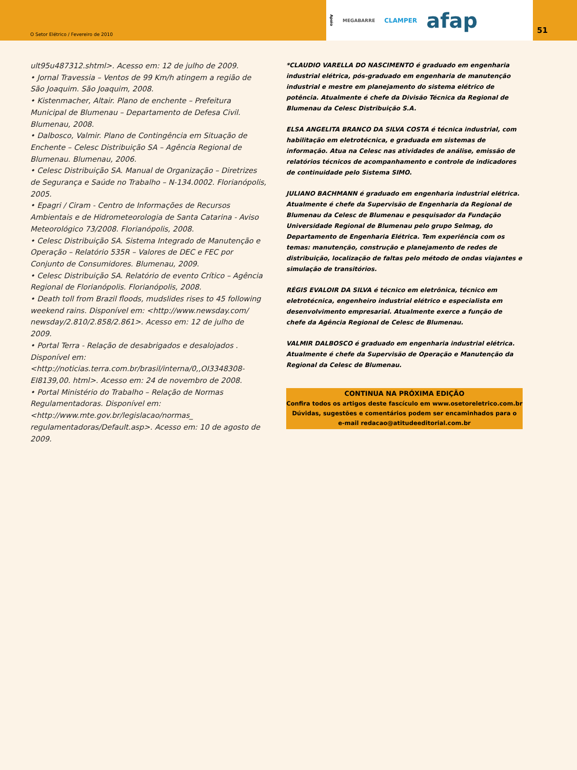O Setor Elétrico / Fevereiro de 2010
Apoio MEGABARRE CLAMPER afap
51
ult95u487312.shtml>. Acesso em: 12 de julho de 2009.
• Jornal Travessia – Ventos de 99 Km/h atingem a região de São Joaquim. São Joaquim, 2008.
• Kistenmacher, Altair. Plano de enchente – Prefeitura Municipal de Blumenau – Departamento de Defesa Civil. Blumenau, 2008.
• Dalbosco, Valmir. Plano de Contingência em Situação de Enchente – Celesc Distribuição SA – Agência Regional de Blumenau. Blumenau, 2006.
• Celesc Distribuição SA. Manual de Organização – Diretrizes de Segurança e Saúde no Trabalho – N-134.0002. Florianópolis, 2005.
• Epagri / Ciram - Centro de Informações de Recursos Ambientais e de Hidrometeorologia de Santa Catarina - Aviso Meteorológico 73/2008. Florianópolis, 2008.
• Celesc Distribuição SA. Sistema Integrado de Manutenção e Operação – Relatório 535R – Valores de DEC e FEC por Conjunto de Consumidores. Blumenau, 2009.
• Celesc Distribuição SA. Relatório de evento Crítico – Agência Regional de Florianópolis. Florianópolis, 2008.
• Death toll from Brazil floods, mudslides rises to 45 following weekend rains. Disponível em: <http://www.newsday.com/ newsday/2.810/2.858/2.861>. Acesso em: 12 de julho de 2009.
• Portal Terra - Relação de desabrigados e desalojados . Disponível em: <http://noticias.terra.com.br/brasil/interna/0,,OI3348308-EI8139,00. html>. Acesso em: 24 de novembro de 2008.
• Portal Ministério do Trabalho – Relação de Normas Regulamentadoras. Disponível em: <http://www.mte.gov.br/legislacao/normas_ regulamentadoras/Default.asp>. Acesso em: 10 de agosto de 2009.
*CLAUDIO VARELLA DO NASCIMENTO é graduado em engenharia industrial elétrica, pós-graduado em engenharia de manutenção industrial e mestre em planejamento do sistema elétrico de potência. Atualmente é chefe da Divisão Técnica da Regional de Blumenau da Celesc Distribuição S.A.
ELSA ANGELITA BRANCO DA SILVA COSTA é técnica industrial, com habilitação em eletrotécnica, e graduada em sistemas de informação. Atua na Celesc nas atividades de análise, emissão de relatórios técnicos de acompanhamento e controle de indicadores de continuidade pelo Sistema SIMO.
JULIANO BACHMANN é graduado em engenharia industrial elétrica. Atualmente é chefe da Supervisão de Engenharia da Regional de Blumenau da Celesc de Blumenau e pesquisador da Fundação Universidade Regional de Blumenau pelo grupo Selmag, do Departamento de Engenharia Elétrica. Tem experiência com os temas: manutenção, construção e planejamento de redes de distribuição, localização de faltas pelo método de ondas viajantes e simulação de transitórios.
RÉGIS EVALOIR DA SILVA é técnico em eletrônica, técnico em eletrotécnica, engenheiro industrial elétrico e especialista em desenvolvimento empresarial. Atualmente exerce a função de chefe da Agência Regional de Celesc de Blumenau.
VALMIR DALBOSCO é graduado em engenharia industrial elétrica. Atualmente é chefe da Supervisão de Operação e Manutenção da Regional da Celesc de Blumenau.
CONTINUA NA PRÓXIMA EDIÇÃO
Confira todos os artigos deste fascículo em www.osetoreletrico.com.br
Dúvidas, sugestões e comentários podem ser encaminhados para o
e-mail redacao@atitudeeditorial.com.br